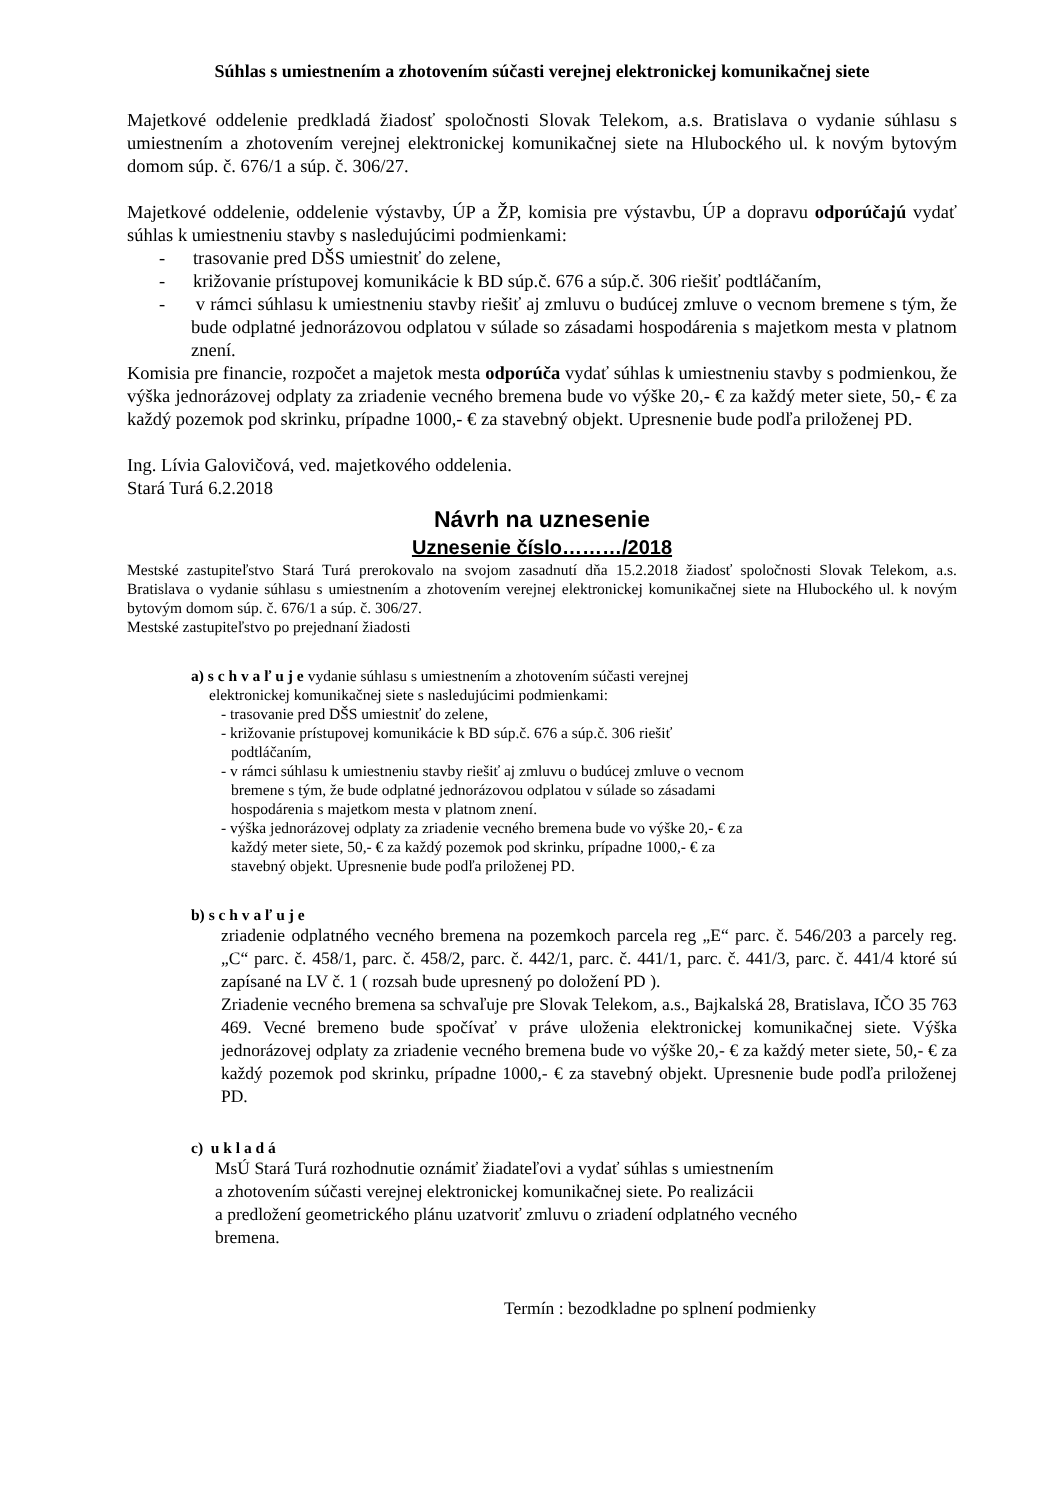Súhlas s umiestnením a zhotovením súčasti verejnej elektronickej komunikačnej siete
Majetkové oddelenie predkladá žiadosť spoločnosti Slovak Telekom, a.s. Bratislava o vydanie súhlasu s umiestnením a zhotovením verejnej elektronickej komunikačnej siete na Hlubockého ul. k novým bytovým domom súp. č. 676/1 a súp. č. 306/27.
Majetkové oddelenie, oddelenie výstavby, ÚP a ŽP, komisia pre výstavbu, ÚP a dopravu odporúčajú vydať súhlas k umiestneniu stavby s nasledujúcimi podmienkami:
- trasovanie pred DŠS umiestniť do zelene,
- križovanie prístupovej komunikácie k BD súp.č. 676 a súp.č. 306 riešiť podtláčaním,
- v rámci súhlasu k umiestneniu stavby riešiť aj zmluvu o budúcej zmluve o vecnom bremene s tým, že bude odplatné jednorázovou odplatou v súlade so zásadami hospodárenia s majetkom mesta v platnom znení.
Komisia pre financie, rozpočet a majetok mesta odporúča vydať súhlas k umiestneniu stavby s podmienkou, že výška jednorázovej odplaty za zriadenie vecného bremena bude vo výške 20,- € za každý meter siete, 50,- € za každý pozemok pod skrinku, prípadne 1000,- € za stavebný objekt. Upresnenie bude podľa priloženej PD.
Ing. Lívia Galovičová, ved. majetkového oddelenia.
Stará Turá 6.2.2018
Návrh na uznesenie
Uznesenie číslo………/2018
Mestské zastupiteľstvo Stará Turá prerokovalo na svojom zasadnutí dňa 15.2.2018 žiadosť spoločnosti Slovak Telekom, a.s. Bratislava o vydanie súhlasu s umiestnením a zhotovením verejnej elektronickej komunikačnej siete na Hlubockého ul. k novým bytovým domom súp. č. 676/1 a súp. č. 306/27.
Mestské zastupiteľstvo po prejednaní žiadosti
a) s c h v a ľ u j e vydanie súhlasu s umiestnením a zhotovením súčasti verejnej
elektronickej komunikačnej siete s nasledujúcimi podmienkami:
- trasovanie pred DŠS umiestniť do zelene,
- križovanie prístupovej komunikácie k BD súp.č. 676 a súp.č. 306 riešiť
podtláčaním,
- v rámci súhlasu k umiestneniu stavby riešiť aj zmluvu o budúcej zmluve o vecnom
bremene s tým, že bude odplatné jednorázovou odplatou v súlade so zásadami
hospodárenia s majetkom mesta v platnom znení.
- výška jednorázovej odplaty za zriadenie vecného bremena bude vo výške 20,- € za
každý meter siete, 50,- € za každý pozemok pod skrinku, prípadne 1000,- € za
stavebný objekt. Upresnenie bude podľa priloženej PD.
b) s c h v a ľ u j e
zriadenie odplatného vecného bremena na pozemkoch parcela reg „E“ parc. č. 546/203 a parcely reg. „C“ parc. č. 458/1, parc. č. 458/2, parc. č. 442/1, parc. č. 441/1, parc. č. 441/3, parc. č. 441/4 ktoré sú zapísané na LV č. 1 ( rozsah bude upresnený po doložení PD ).
Zriadenie vecného bremena sa schvaľuje pre Slovak Telekom, a.s., Bajkalská 28, Bratislava, IČO 35 763 469. Vecné bremeno bude spočívať v práve uloženia elektronickej komunikačnej siete. Výška jednorázovej odplaty za zriadenie vecného bremena bude vo výške 20,- € za každý meter siete, 50,- € za každý pozemok pod skrinku, prípadne 1000,- € za stavebný objekt. Upresnenie bude podľa priloženej PD.
c) u k l a d á
MsÚ Stará Turá rozhodnutie oznámiť žiadateľovi a vydať súhlas s umiestnením
a zhotovením súčasti verejnej elektronickej komunikačnej siete. Po realizácii
a predložení geometrického plánu uzatvoriť zmluvu o zriadení odplatného vecného
bremena.
Termín : bezodkladne po splnení podmienky